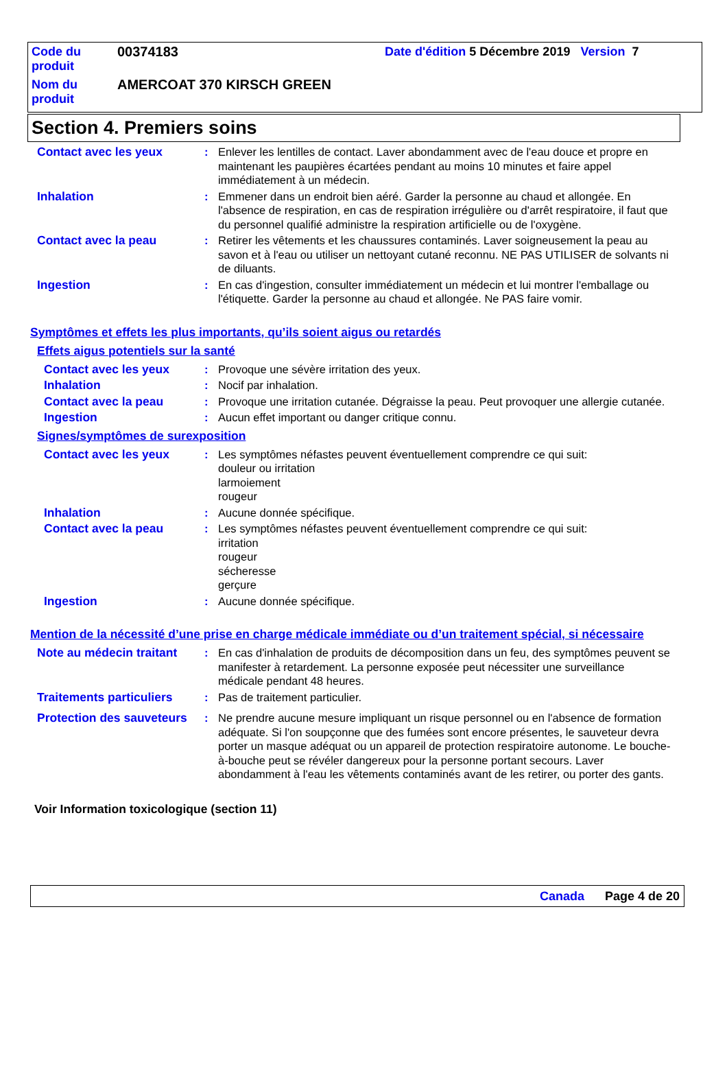| Code du produit | 00374183 | Date d'édition 5 Décembre 2019 Version 7 |
| Nom du produit | AMERCOAT 370 KIRSCH GREEN | |
Section 4. Premiers soins
Contact avec les yeux : Enlever les lentilles de contact. Laver abondamment avec de l'eau douce et propre en maintenant les paupières écartées pendant au moins 10 minutes et faire appel immédiatement à un médecin.
Inhalation : Emmener dans un endroit bien aéré. Garder la personne au chaud et allongée. En l'absence de respiration, en cas de respiration irrégulière ou d'arrêt respiratoire, il faut que du personnel qualifié administre la respiration artificielle ou de l'oxygène.
Contact avec la peau : Retirer les vêtements et les chaussures contaminés. Laver soigneusement la peau au savon et à l'eau ou utiliser un nettoyant cutané reconnu. NE PAS UTILISER de solvants ni de diluants.
Ingestion : En cas d'ingestion, consulter immédiatement un médecin et lui montrer l'emballage ou l'étiquette. Garder la personne au chaud et allongée. Ne PAS faire vomir.
Symptômes et effets les plus importants, qu’ils soient aigus ou retardés
Effets aigus potentiels sur la santé
Contact avec les yeux : Provoque une sévère irritation des yeux.
Inhalation : Nocif par inhalation.
Contact avec la peau : Provoque une irritation cutanée. Dégraisse la peau. Peut provoquer une allergie cutanée.
Ingestion : Aucun effet important ou danger critique connu.
Signes/symptômes de surexposition
Contact avec les yeux : Les symptômes néfastes peuvent éventuellement comprendre ce qui suit:
douleur ou irritation
larmoiement
rougeur
Inhalation : Aucune donnée spécifique.
Contact avec la peau : Les symptômes néfastes peuvent éventuellement comprendre ce qui suit:
irritation
rougeur
sécheresse
gerçure
Ingestion : Aucune donnée spécifique.
Mention de la nécessité d’une prise en charge médicale immédiate ou d’un traitement spécial, si nécessaire
Note au médecin traitant
: En cas d'inhalation de produits de décomposition dans un feu, des symptômes peuvent se manifester à retardement. La personne exposée peut nécessiter une surveillance médicale pendant 48 heures.
Traitements particuliers
: Pas de traitement particulier.
Protection des sauveteurs
: Ne prendre aucune mesure impliquant un risque personnel ou en l'absence de formation adéquate. Si l'on soupçonne que des fumées sont encore présentes, le sauveteur devra porter un masque adéquat ou un appareil de protection respiratoire autonome. Le bouche-à-bouche peut se révéler dangereux pour la personne portant secours. Laver abondamment à l'eau les vêtements contaminés avant de les retirer, ou porter des gants.
Voir Information toxicologique (section 11)
Canada Page 4 de 20